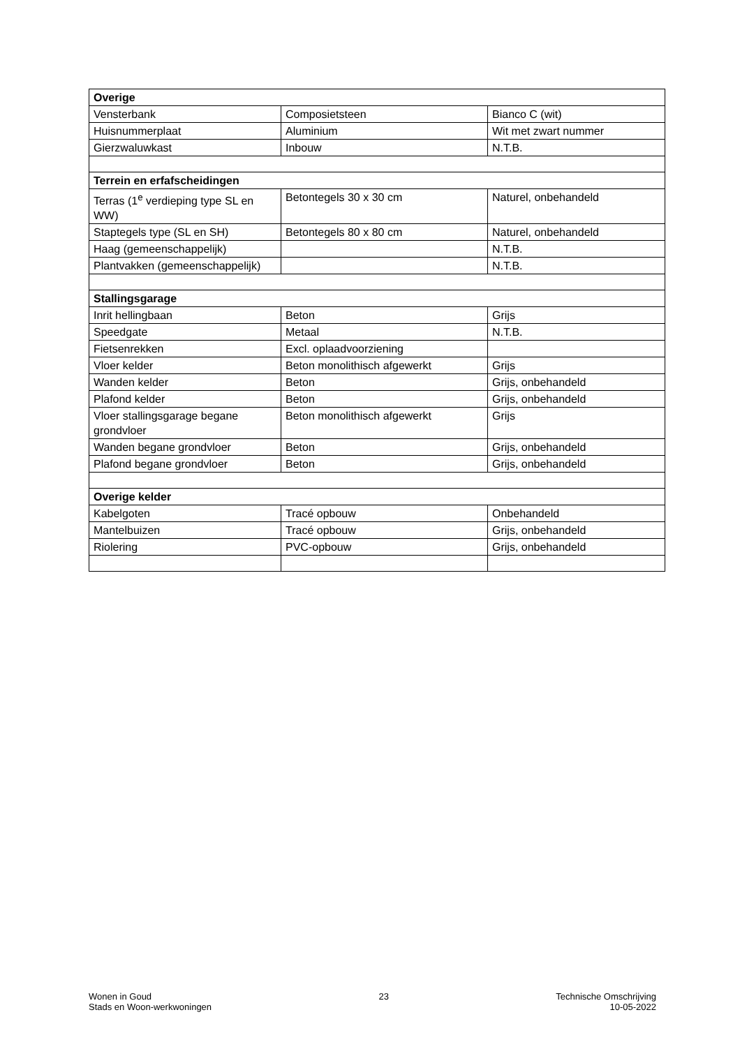| Overige | | |
| Vensterbank | Composietsteen | Bianco C (wit) |
| Huisnummerplaat | Aluminium | Wit met zwart nummer |
| Gierzwaluwkast | Inbouw | N.T.B. |
| Terrein en erfafscheidingen | | |
| Terras (1<sup>e</sup> verdieping type SL en WW) | Betontegels 30 x 30 cm | Naturel, onbehandeld |
| Staptegels type (SL en SH) | Betontegels 80 x 80 cm | Naturel, onbehandeld |
| Haag (gemeenschappelijk) | | N.T.B. |
| Plantvakken (gemeenschappelijk) | | N.T.B. |
| Stallingsgarage | | |
| Inrit hellingbaan | Beton | Grijs |
| Speedgate | Metaal | N.T.B. |
| Fietsenrekken | Excl. oplaadvoorziening | |
| Vloer kelder | Beton monolithisch afgewerkt | Grijs |
| Wanden kelder | Beton | Grijs, onbehandeld |
| Plafond kelder | Beton | Grijs, onbehandeld |
| Vloer stallingsgarage begane grondvloer | Beton monolithisch afgewerkt | Grijs |
| Wanden begane grondvloer | Beton | Grijs, onbehandeld |
| Plafond begane grondvloer | Beton | Grijs, onbehandeld |
| Overige kelder | | |
| Kabelgoten | Tracé opbouw | Onbehandeld |
| Mantelbuizen | Tracé opbouw | Grijs, onbehandeld |
| Riolering | PVC-opbouw | Grijs, onbehandeld |
Wonen in Goud
Stads en Woon-werkwoningen
23 Technische Omschrijving
10-05-2022